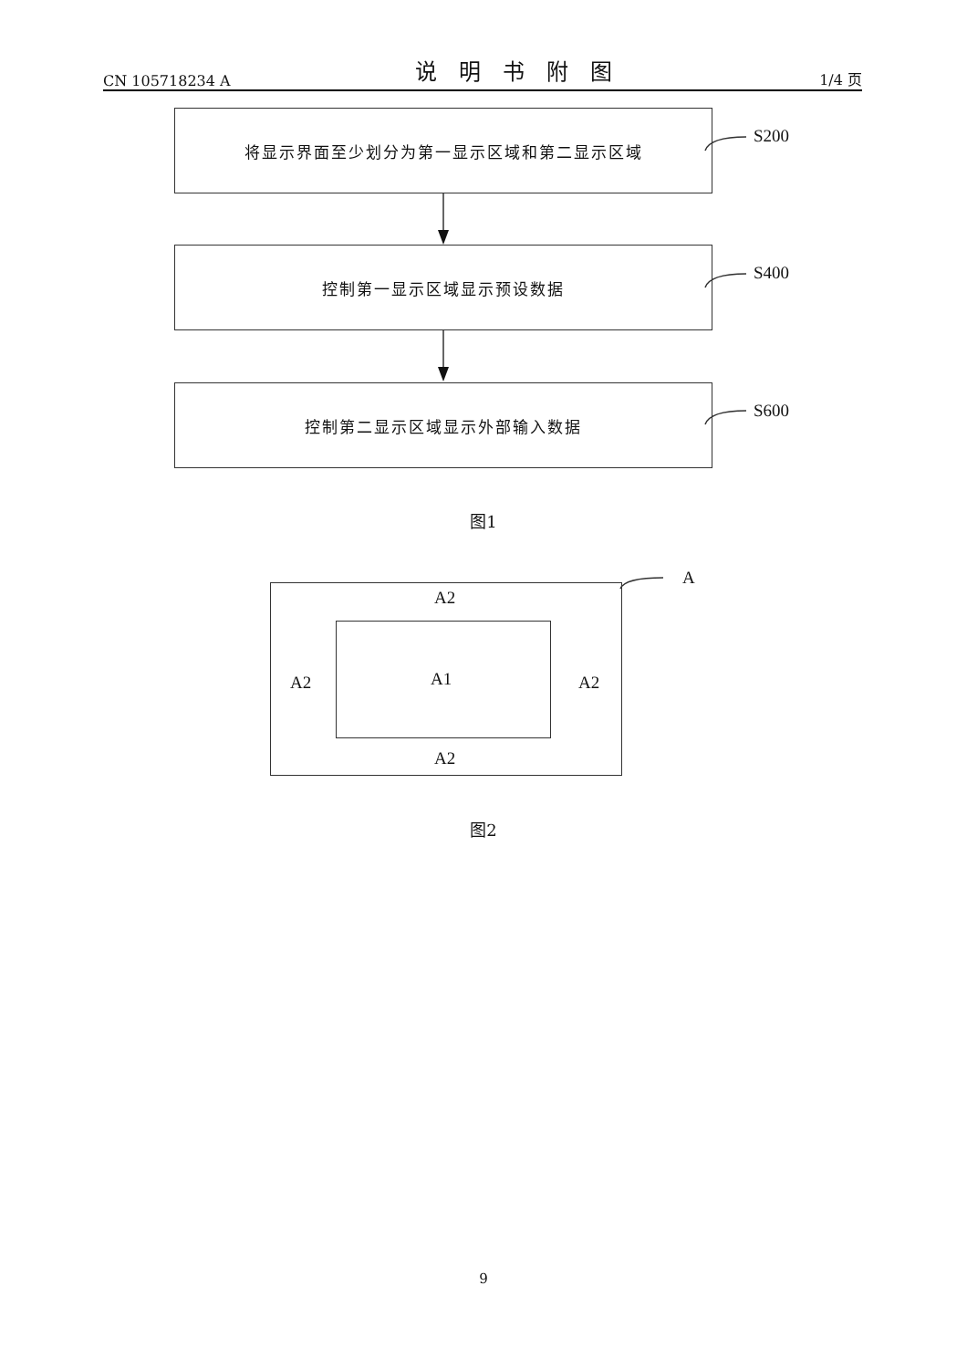CN 105718234 A 说明书附图 1/4 页
将显示界面至少划分为第一显示区域和第二显示区域
S200
控制第一显示区域显示预设数据
S400
控制第二显示区域显示外部输入数据
S600
图1
A
A2
A2 A1 A2
A2
图2
9